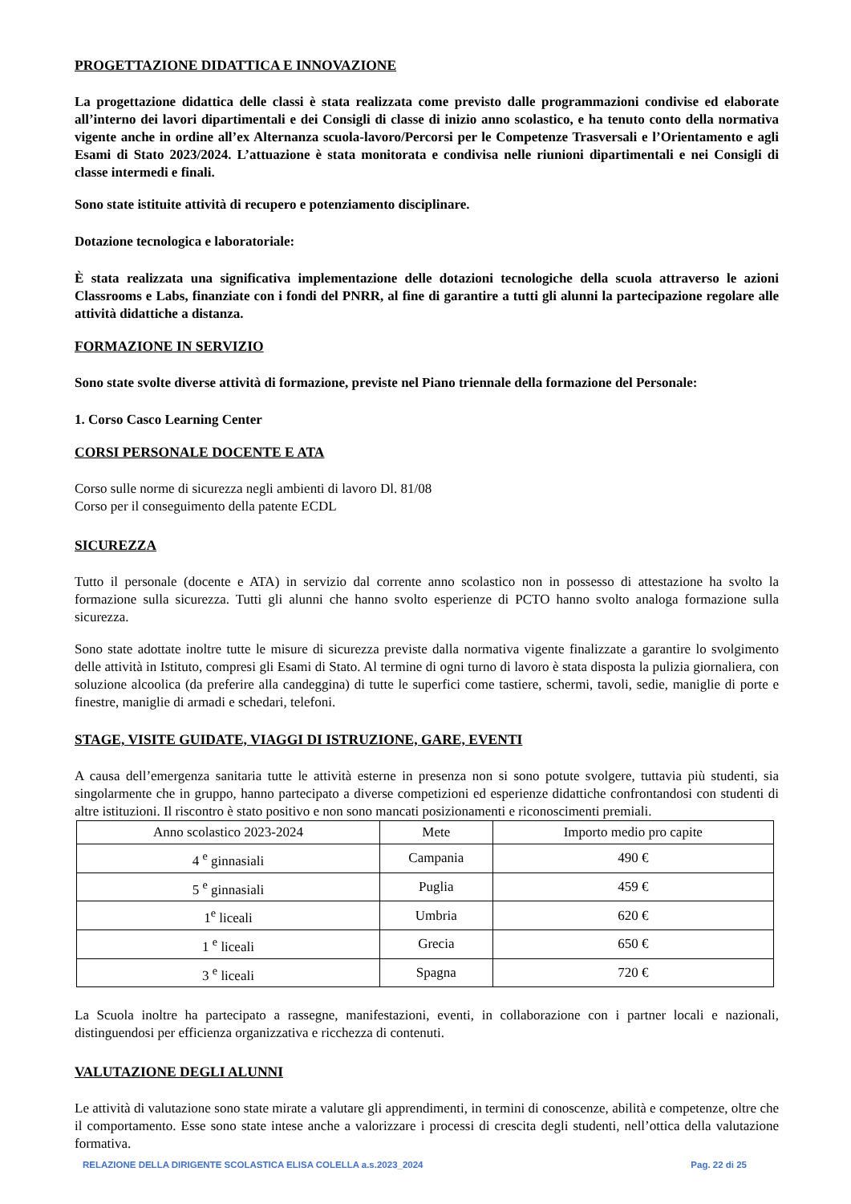PROGETTAZIONE DIDATTICA E INNOVAZIONE
La progettazione didattica delle classi è stata realizzata come previsto dalle programmazioni condivise ed elaborate all’interno dei lavori dipartimentali e dei Consigli di classe di inizio anno scolastico, e ha tenuto conto della normativa vigente anche in ordine all’ex Alternanza scuola-lavoro/Percorsi per le Competenze Trasversali e l’Orientamento e agli Esami di Stato 2023/2024. L’attuazione è stata monitorata e condivisa nelle riunioni dipartimentali e nei Consigli di classe intermedi e finali.
Sono state istituite attività di recupero e potenziamento disciplinare.
Dotazione tecnologica e laboratoriale:
È stata realizzata una significativa implementazione delle dotazioni tecnologiche della scuola attraverso le azioni Classrooms e Labs, finanziate con i fondi del PNRR, al fine di garantire a tutti gli alunni la partecipazione regolare alle attività didattiche a distanza.
FORMAZIONE IN SERVIZIO
Sono state svolte diverse attività di formazione, previste nel Piano triennale della formazione del Personale:
1. Corso Casco Learning Center
CORSI PERSONALE DOCENTE E ATA
Corso sulle norme di sicurezza negli ambienti di lavoro Dl. 81/08
Corso per il conseguimento della patente ECDL
SICUREZZA
Tutto il personale (docente e ATA) in servizio dal corrente anno scolastico non in possesso di attestazione ha svolto la formazione sulla sicurezza. Tutti gli alunni che hanno svolto esperienze di PCTO hanno svolto analoga formazione sulla sicurezza.
Sono state adottate inoltre tutte le misure di sicurezza previste dalla normativa vigente finalizzate a garantire lo svolgimento delle attività in Istituto, compresi gli Esami di Stato. Al termine di ogni turno di lavoro è stata disposta la pulizia giornaliera, con soluzione alcoolica (da preferire alla candeggina) di tutte le superfici come tastiere, schermi, tavoli, sedie, maniglie di porte e finestre, maniglie di armadi e schedari, telefoni.
STAGE, VISITE GUIDATE, VIAGGI DI ISTRUZIONE, GARE, EVENTI
A causa dell’emergenza sanitaria tutte le attività esterne in presenza non si sono potute svolgere, tuttavia più studenti, sia singolarmente che in gruppo, hanno partecipato a diverse competizioni ed esperienze didattiche confrontandosi con studenti di altre istituzioni. Il riscontro è stato positivo e non sono mancati posizionamenti e riconoscimenti premiali.
| Anno scolastico 2023-2024 | Mete | Importo medio pro capite |
| 4 <sup>e</sup> ginnasiali | Campania | 490 € |
| 5 <sup>e</sup> ginnasiali | Puglia | 459 € |
| 1<sup>e</sup> liceali | Umbria | 620 € |
| 1 <sup>e</sup> liceali | Grecia | 650 € |
| 3 <sup>e</sup> liceali | Spagna | 720 € |
La Scuola inoltre ha partecipato a rassegne, manifestazioni, eventi, in collaborazione con i partner locali e nazionali, distinguendosi per efficienza organizzativa e ricchezza di contenuti.
VALUTAZIONE DEGLI ALUNNI
Le attività di valutazione sono state mirate a valutare gli apprendimenti, in termini di conoscenze, abilità e competenze, oltre che il comportamento. Esse sono state intese anche a valorizzare i processi di crescita degli studenti, nell’ottica della valutazione formativa.
RELAZIONE DELLA DIRIGENTE SCOLASTICA ELISA COLELLA a.s.2023_2024 Pag. 22 di 25